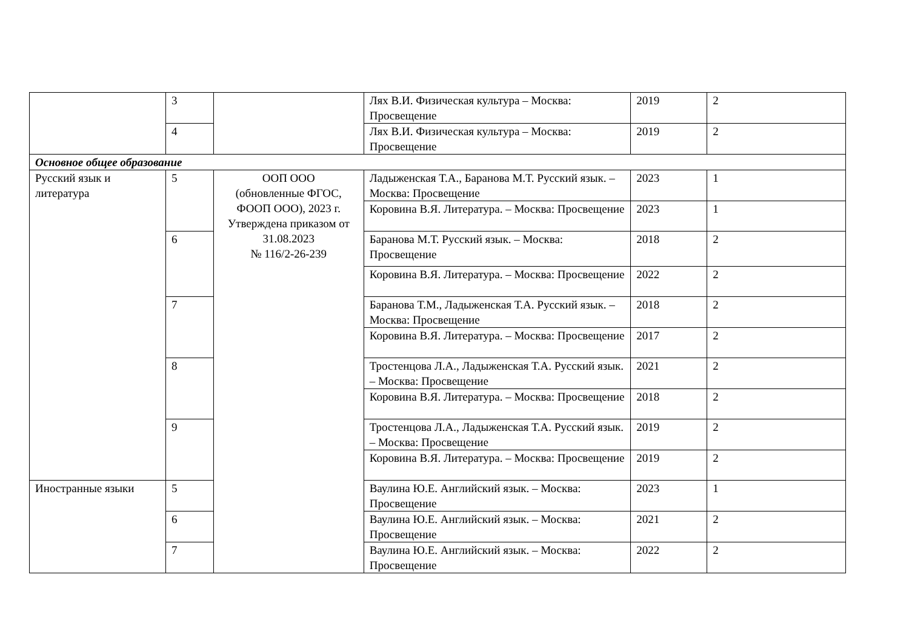| | 3 | | Лях В.И. Физическая культура – Москва: Просвещение | 2019 | 2 |
| | 4 | | Лях В.И. Физическая культура – Москва: Просвещение | 2019 | 2 |
| Основное общее образование | | | | | |
| Русский язык и литература | 5 | ООП ООО (обновленные ФГОС, ФООП ООО), 2023 г. Утверждена приказом от 31.08.2023 № 116/2-26-239 | Ладыженская Т.А., Баранова М.Т. Русский язык. – Москва: Просвещение | 2023 | 1 |
| | | | Коровина В.Я. Литература. – Москва: Просвещение | 2023 | 1 |
| | 6 | | Баранова М.Т. Русский язык. – Москва: Просвещение | 2018 | 2 |
| | | | Коровина В.Я. Литература. – Москва: Просвещение | 2022 | 2 |
| | 7 | | Баранова Т.М., Ладыженская Т.А. Русский язык. – Москва: Просвещение | 2018 | 2 |
| | | | Коровина В.Я. Литература. – Москва: Просвещение | 2017 | 2 |
| | 8 | | Тростенцова Л.А., Ладыженская Т.А. Русский язык. – Москва: Просвещение | 2021 | 2 |
| | | | Коровина В.Я. Литература. – Москва: Просвещение | 2018 | 2 |
| | 9 | | Тростенцова Л.А., Ладыженская Т.А. Русский язык. – Москва: Просвещение | 2019 | 2 |
| | | | Коровина В.Я. Литература. – Москва: Просвещение | 2019 | 2 |
| Иностранные языки | 5 | | Ваулина Ю.Е. Английский язык. – Москва: Просвещение | 2023 | 1 |
| | 6 | | Ваулина Ю.Е. Английский язык. – Москва: Просвещение | 2021 | 2 |
| | 7 | | Ваулина Ю.Е. Английский язык. – Москва: Просвещение | 2022 | 2 |